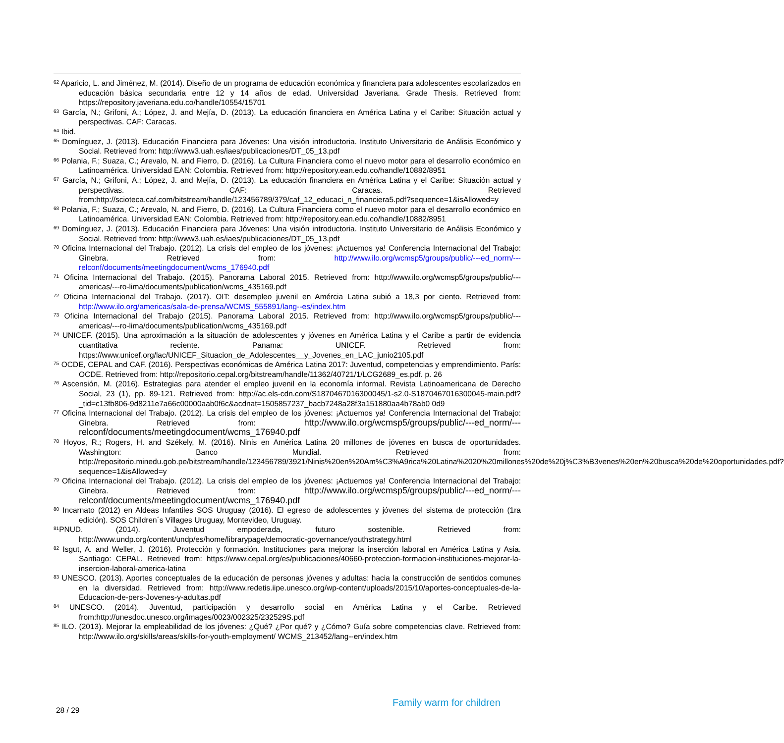<sup>62</sup> Aparicio, L. and Jiménez, M. (2014). Diseño de un programa de educación económica y financiera para adolescentes escolarizados en educación básica secundaria entre 12 y 14 años de edad. Universidad Javeriana. Grade Thesis. Retrieved from: https://repository.javeriana.edu.co/handle/10554/15701
<sup>63</sup> García, N.; Grifoni, A.; López, J. and Mejía, D. (2013). La educación financiera en América Latina y el Caribe: Situación actual y perspectivas. CAF: Caracas.
<sup>64</sup> Ibid.
<sup>65</sup> Domínguez, J. (2013). Educación Financiera para Jóvenes: Una visión introductoria. Instituto Universitario de Análisis Económico y Social. Retrieved from: http://www3.uah.es/iaes/publicaciones/DT_05_13.pdf
<sup>66</sup> Polania, F.; Suaza, C.; Arevalo, N. and Fierro, D. (2016). La Cultura Financiera como el nuevo motor para el desarrollo económico en Latinoamérica. Universidad EAN: Colombia. Retrieved from: http://repository.ean.edu.co/handle/10882/8951
<sup>67</sup> García, N.; Grifoni, A.; López, J. and Mejía, D. (2013). La educación financiera en América Latina y el Caribe: Situación actual y perspectivas. CAF: Caracas. Retrieved from:http://scioteca.caf.com/bitstream/handle/123456789/379/caf_12_educaci_n_financiera5.pdf?sequence=1&isAllowed=y
<sup>68</sup> Polania, F.; Suaza, C.; Arevalo, N. and Fierro, D. (2016). La Cultura Financiera como el nuevo motor para el desarrollo económico en Latinoamérica. Universidad EAN: Colombia. Retrieved from: http://repository.ean.edu.co/handle/10882/8951
<sup>69</sup> Domínguez, J. (2013). Educación Financiera para Jóvenes: Una visión introductoria. Instituto Universitario de Análisis Económico y Social. Retrieved from: http://www3.uah.es/iaes/publicaciones/DT_05_13.pdf
<sup>70</sup> Oficina Internacional del Trabajo. (2012). La crisis del empleo de los jóvenes: ¡Actuemos ya! Conferencia Internacional del Trabajo: Ginebra. Retrieved from: http://www.ilo.org/wcmsp5/groups/public/---ed_norm/---relconf/documents/meetingdocument/wcms_176940.pdf
<sup>71</sup> Oficina Internacional del Trabajo. (2015). Panorama Laboral 2015. Retrieved from: http://www.ilo.org/wcmsp5/groups/public/---americas/---ro-lima/documents/publication/wcms_435169.pdf
<sup>72</sup> Oficina Internacional del Trabajo. (2017). OIT: desempleo juvenil en Amércia Latina subió a 18,3 por ciento. Retrieved from: http://www.ilo.org/americas/sala-de-prensa/WCMS_555891/lang--es/index.htm
<sup>73</sup> Oficina Internacional del Trabajo (2015). Panorama Laboral 2015. Retrieved from: http://www.ilo.org/wcmsp5/groups/public/---americas/---ro-lima/documents/publication/wcms_435169.pdf
<sup>74</sup> UNICEF. (2015). Una aproximación a la situación de adolescentes y jóvenes en América Latina y el Caribe a partir de evidencia cuantitativa reciente. Panama: UNICEF. Retrieved from: https://www.unicef.org/lac/UNICEF_Situacion_de_Adolescentes__y_Jovenes_en_LAC_junio2105.pdf
<sup>75</sup> OCDE, CEPAL and CAF. (2016). Perspectivas económicas de América Latina 2017: Juventud, competencias y emprendimiento. París: OCDE. Retrieved from: http://repositorio.cepal.org/bitstream/handle/11362/40721/1/LCG2689_es.pdf. p. 26
<sup>76</sup> Ascensión, M. (2016). Estrategias para atender el empleo juvenil en la economía informal. Revista Latinoamericana de Derecho Social, 23 (1), pp. 89-121. Retrieved from: http://ac.els-cdn.com/S1870467016300045/1-s2.0-S1870467016300045-main.pdf?_tid=c13fb806-9d8211e7a66c00000aab0f6c&acdnat=1505857237_bacb7248a28f3a151880aa4b78ab0 0d9
<sup>77</sup> Oficina Internacional del Trabajo. (2012). La crisis del empleo de los jóvenes: ¡Actuemos ya! Conferencia Internacional del Trabajo: Ginebra. Retrieved from: http://www.ilo.org/wcmsp5/groups/public/---ed_norm/---relconf/documents/meetingdocument/wcms_176940.pdf
<sup>78</sup> Hoyos, R.; Rogers, H. and Székely, M. (2016). Ninis en América Latina 20 millones de jóvenes en busca de oportunidades. Washington: Banco Mundial. Retrieved from: http://repositorio.minedu.gob.pe/bitstream/handle/123456789/3921/Ninis%20en%20Am%C3%A9rica%20Latina%2020%20millones%20de%20j%C3%B3venes%20en%20busca%20de%20oportunidades.pdf?sequence=1&isAllowed=y
<sup>79</sup> Oficina Internacional del Trabajo. (2012). La crisis del empleo de los jóvenes: ¡Actuemos ya! Conferencia Internacional del Trabajo: Ginebra. Retrieved from: http://www.ilo.org/wcmsp5/groups/public/---ed_norm/---relconf/documents/meetingdocument/wcms_176940.pdf
<sup>80</sup> Incarnato (2012) en Aldeas Infantiles SOS Uruguay (2016). El egreso de adolescentes y jóvenes del sistema de protección (1ra edición). SOS Children´s Villages Uruguay, Montevideo, Uruguay.
<sup>81</sup>PNUD. (2014). Juventud empoderada, futuro sostenible. Retrieved from: http://www.undp.org/content/undp/es/home/librarypage/democratic-governance/youthstrategy.html
<sup>82</sup> Isgut, A. and Weller, J. (2016). Protección y formación. Instituciones para mejorar la inserción laboral en América Latina y Asia. Santiago: CEPAL. Retrieved from: https://www.cepal.org/es/publicaciones/40660-proteccion-formacion-instituciones-mejorar-la-insercion-laboral-america-latina
<sup>83</sup> UNESCO. (2013). Aportes conceptuales de la educación de personas jóvenes y adultas: hacia la construcción de sentidos comunes en la diversidad. Retrieved from: http://www.redetis.iipe.unesco.org/wp-content/uploads/2015/10/aportes-conceptuales-de-la-Educacion-de-pers-Jovenes-y-adultas.pdf
<sup>84</sup> UNESCO. (2014). Juventud, participación y desarrollo social en América Latina y el Caribe. Retrieved from:http://unesdoc.unesco.org/images/0023/002325/232529S.pdf
<sup>85</sup> ILO. (2013). Mejorar la empleabilidad de los jóvenes: ¿Qué? ¿Por qué? y ¿Cómo? Guía sobre competencias clave. Retrieved from: http://www.ilo.org/skills/areas/skills-for-youth-employment/ WCMS_213452/lang--en/index.htm
Family warm for children
28 / 29